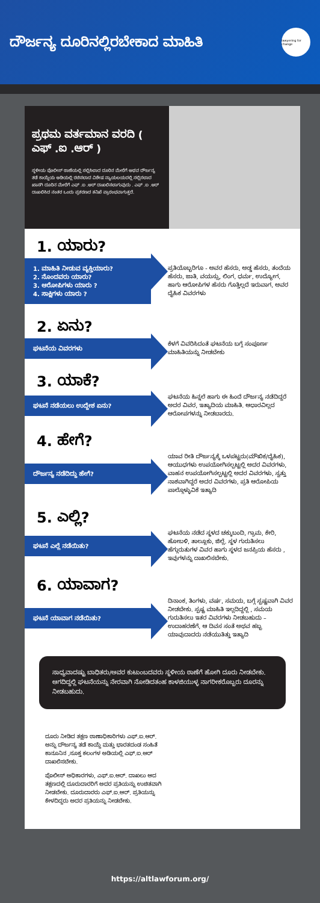ದೌರ್ಜನ್ಯ ದೂರಿನಲ್ಲಿರಬೇಕಾದ ಮಾಹಿತಿ
lawyering for change
ಪ್ರಥಮ ವರ್ತಮಾನ ವರದಿ ( ಎಫ್ .ಐ .ಆರ್ )
ಸ್ಥಳೀಯ ಪೊಲೀಸ್ ಠಾಣೆಯಲ್ಲಿ ಸಲ್ಲಿಸಿಲಾದ ದೂರಿನ ಮೇರೆಗೆ ಅಥವ ದೌರ್ಜನ್ಯ ತಡೆ ಕಾಯ್ದೆಯ ಅಡಿಯಲ್ಲಿ ರಚಿಸಲಾದ ವಿಶೇಷ ನ್ಯಾಯಲಯದಲ್ಲಿ ಸಲ್ಲಿಸಲಾದ ಖಾಸಗಿ ದೂರಿನ ಮೇರೆಗೆ ಎಫ್ .ಐ .ಆರ್ ದಾಖಲಿಸಲಾಗುವುದು . ಎಫ್ .ಐ .ಆರ್ ದಾಖಲಿಸಿದ ನಂತರ ಒಂದು ಪ್ರಕರಣದ ತನಿಖೆ ಪ್ರಾರಂಭವಾಗುತ್ತದೆ.
1. ಯಾರು?
1. ಮಾಹಿತಿ ನೀಡುವ ವ್ಯಕ್ತಿಯಾರು?
2. ನೊಂದವರು ಯಾರು?
3. ಆರೋಪಿಗಳು ಯಾರು ?
4. ಸಾಕ್ಷಿಗಳು ಯಾರು ?
ಪ್ರತಿಯೊಬ್ಬರಿಗೂ - ಅವರ ಹೆಸರು, ಅಡ್ಡ ಹೆಸರು, ತಂದೆಯ ಹೆಸರು, ಜಾತಿ, ವಯಸ್ಸು, ಲಿಂಗ, ಧರ್ಮ, ಉದ್ಯೋಗ, ಹಾಗು ಆರೋಪಿಗಳ ಹೆಸರು ಗೊತ್ತಿಲ್ಲದೆ ಇರುವಾಗ, ಅವರ ದೈಹಿಕ ವಿವರಗಳು
2. ಏನು?
ಘಟನೆಯ ವಿವರಗಳು
ಕೆಳಗೆ ವಿವರಿಸಿದಂತೆ ಘಟನೆಯ ಬಗ್ಗೆ ಸಂಪೂರ್ಣ ಮಾಹಿತಿಯನ್ನು ನೀಡಬೇಕು
3. ಯಾಕೆ?
ಘಟನೆ ನಡೆಯಲು ಉದ್ದೇಶ ಏನು?
ಘಟನೆಯ ಹಿನ್ನಲೆ ಹಾಗು ಈ ಹಿಂದೆ ದೌರ್ಜನ್ಯ ನಡೆದಿದ್ದರೆ ಅದರ ವಿವರ, ಇತ್ಯಾದಿಯ ಮಾಹಿತಿ. ಆಧಾರವಿಲ್ಲದ ಆರೋಪಗಳನ್ನು ನೀಡಬಾರದು.
4. ಹೇಗೆ?
ದೌರ್ಜನ್ಯ ನಡೆದಿದ್ದು ಹೇಗೆ?
ಯಾವ ರೀತಿ ದೌರ್ಜನ್ಯಕ್ಕೆ ಒಳಪಟ್ಟರು(ಮೌಖಿಕ/ದೈಹಿಕ), ಆಯುಧಗಳು ಉಪಯೋಗಿಸಲ್ಪಟ್ಟಲ್ಲಿ ಅದರ ವಿವರಗಳು, ವಾಹನ ಉಪಯೋಗಿಸಲ್ಪಟ್ಟಲ್ಲಿ ಅದರ ವಿವರಗಳು, ಸ್ವತ್ತು ನಾಶವಾಗಿದ್ದರೆ ಅದರ ವಿವರಗಳು, ಪ್ರತಿ ಆರೋಪಿಯ ಪಾಲ್ಗೊಳ್ಳುವಿಕೆ ಇತ್ಯಾದಿ
5. ಎಲ್ಲಿ?
ಘಟನೆ ಎಲ್ಲೆ ನಡೆಯಿತು?
ಘಟನೆಯ ನಡೆದ ಸ್ಥಳದ ಚಕ್ಕುಬಂದಿ, ಗ್ರಾಮ, ಕೇರಿ, ಹೋಬಳಿ, ತಾಲ್ಲೂಕು, ಜಿಲ್ಲೆ. ಸ್ಥಳ ಗುರುತಿಸಲು ಹೆಗ್ಗುರುತುಗಳ ವಿವರ ಹಾಗು ಸ್ಥಳದ ಜನಪ್ರಿಯ ಹೆಸರು , ಇವುಗಳನ್ನು ದಾಖಲಿಸಬೇಕು.
6. ಯಾವಾಗ?
ಘಟನೆ ಯಾವಾಗ ನಡೆಯಿತು?
ದಿನಾಂಕ, ತಿಂಗಳು, ವರ್ಷ, ಸಮಯ, ಬಗ್ಗೆ ಸ್ಪಷ್ಟವಾಗಿ ವಿವರ ನೀಡಬೇಕು. ಸ್ಪಷ್ಟ ಮಾಹಿತಿ ಇಲ್ಲದಿದ್ದಲ್ಲಿ , ಸಮಯ ಗುರುತಿಸಲು ಇತರ ವಿವರಗಳು ನೀಡಬಹುದು – ಉದಾಹರಣೆಗೆ, ಆ ದಿವಸ ಸಂತೆ ಅಥವ ಹಬ್ಬ ಯಾವುದಾದರು ನಡೆಯುತಿತ್ತು ಇತ್ಯಾದಿ
ಸಾಧ್ಯವಾದಷ್ಟು ಬಾಧಿತರು/ಅವರ ಕುಟುಂಬದವರು ಸ್ಥಳೀಯ ಠಾಣೆಗೆ ಹೋಗಿ ದೂರು ನೀಡಬೇಕು. ಆಗದಿದ್ದಲ್ಲಿ ಘಟನೆಯನ್ನು ನೇರವಾಗಿ ನೋಡಿದತಂಹ ಕಾಳಜಿಯುಳ್ಳ ನಾಗರೀಕರೊಬ್ಬರು ದೂರನ್ನು ನೀಡಬಹುದು.
ದೂರು ನೀಡಿದ ತಕ್ಷಣ ಠಾಣಾಧಿಕಾರಿಗಳು ಎಫ್.ಐ.ಆರ್. ಅನ್ನು ದೌರ್ಜನ್ಯ ತಡೆ ಕಾಯ್ದೆ ಮತ್ತು ಭಾರತದಂಡ ಸಂಹಿತೆ ಕಾನೂನಿನ ,ಸೂಕ್ತ ಕಲಂಗಳ ಅಡಿಯಲ್ಲಿ ಎಫ್.ಐ.ಆರ್ ದಾಖಲಿಸಬೇಕು.
ಪೊಲೀಸ್ ಅಧಿಕಾರಗಳು, ಎಫ್.ಐ.ಆರ್. ದಾಖಲು ಆದ ತಕ್ಷಣದಲ್ಲಿ ದೂರುದಾರರಿಗೆ ಅದರ ಪ್ರತಿಯನ್ನು ಉಚಿತವಾಗಿ ನೀಡಬೇಕು. ದೂರುದಾರರು ಎಫ್.ಐ.ಆರ್. ಪ್ರತಿಯನ್ನು ಕೇಳದಿದ್ದರು ಅದರ ಪ್ರತಿಯನ್ನು ನೀಡಬೇಕು.
https://altlawforum.org/